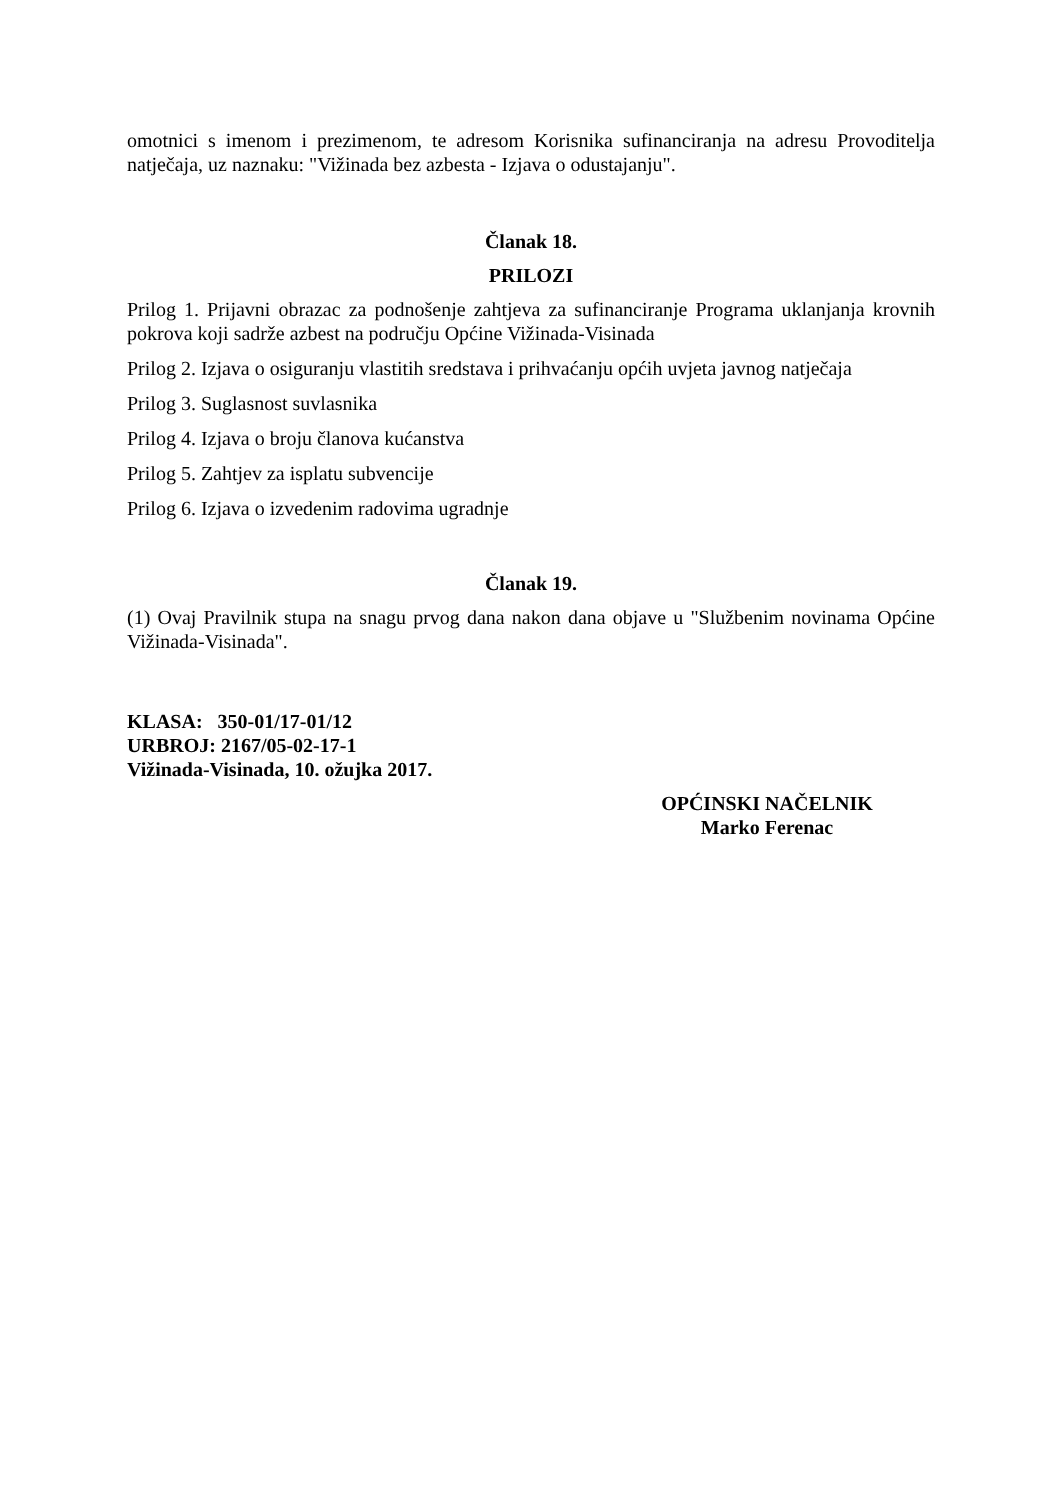omotnici s imenom i prezimenom, te adresom Korisnika sufinanciranja na adresu Provoditelja natječaja, uz naznaku: "Vižinada bez azbesta - Izjava o odustajanju".
Članak 18.
PRILOZI
Prilog 1. Prijavni obrazac za podnošenje zahtjeva za sufinanciranje Programa uklanjanja krovnih pokrova koji sadrže azbest na području Općine Vižinada-Visinada
Prilog 2. Izjava o osiguranju vlastitih sredstava i prihvaćanju općih uvjeta javnog natječaja
Prilog 3. Suglasnost suvlasnika
Prilog 4. Izjava o broju članova kućanstva
Prilog 5. Zahtjev za isplatu subvencije
Prilog 6. Izjava o izvedenim radovima ugradnje
Članak 19.
(1) Ovaj Pravilnik stupa na snagu prvog dana nakon dana objave u "Službenim novinama Općine Vižinada-Visinada".
KLASA: 350-01/17-01/12
URBROJ: 2167/05-02-17-1
Vižinada-Visinada, 10. ožujka 2017.
OPĆINSKI NAČELNIK
Marko Ferenac